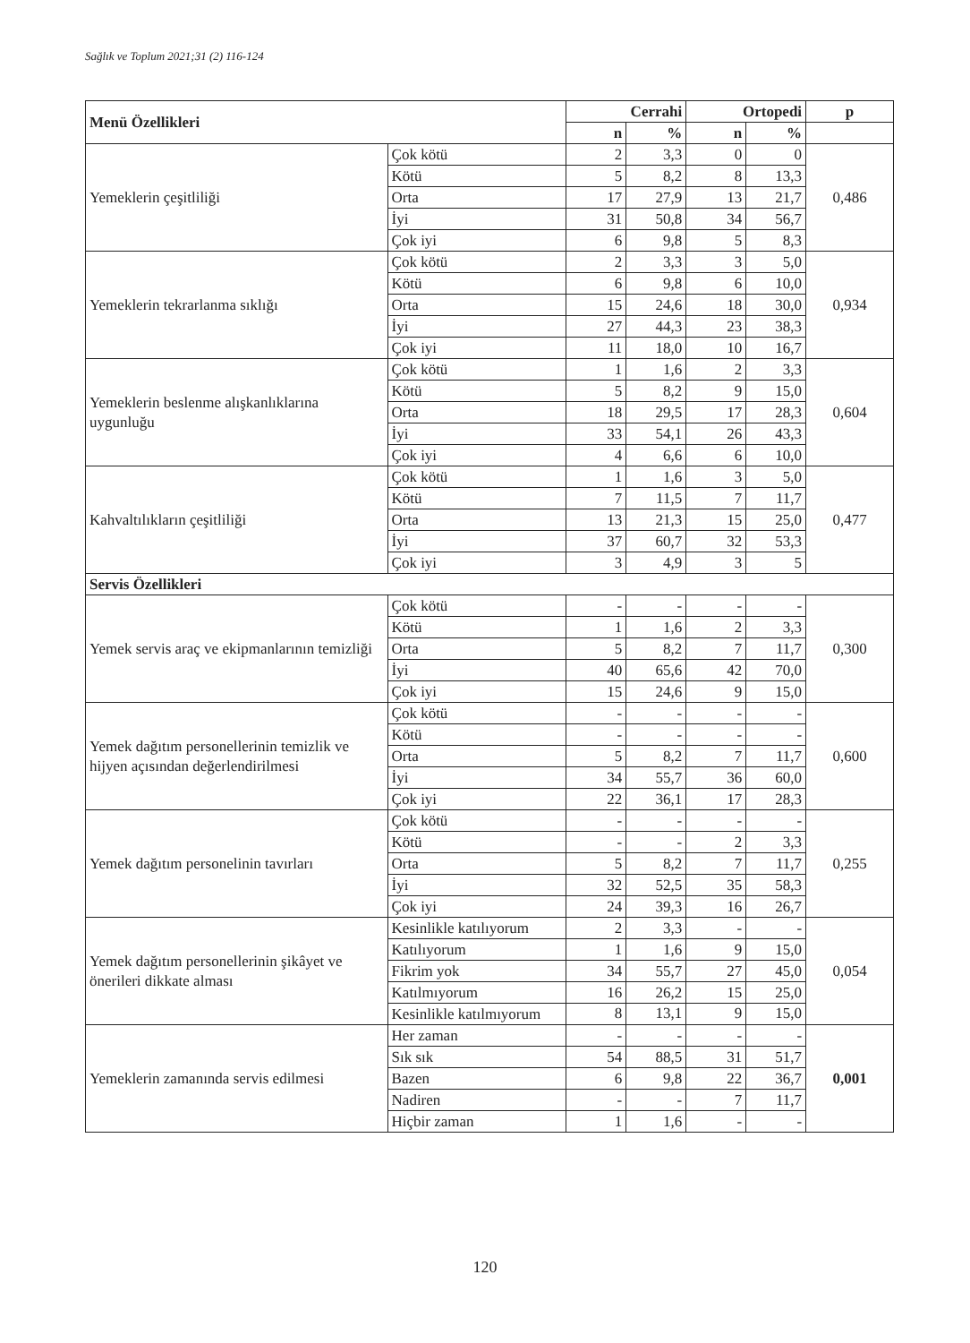Sağlık ve Toplum 2021;31 (2) 116-124
| Menü Özellikleri | | Cerrahi | | Ortopedi | | p |
| --- | --- | --- | --- | --- | --- | --- |
| | | n | % | n | % | |
| Yemeklerin çeşitliliği | Çok kötü | 2 | 3,3 | 0 | 0 | 0,486 |
| | Kötü | 5 | 8,2 | 8 | 13,3 | |
| | Orta | 17 | 27,9 | 13 | 21,7 | |
| | İyi | 31 | 50,8 | 34 | 56,7 | |
| | Çok iyi | 6 | 9,8 | 5 | 8,3 | |
| Yemeklerin tekrarlanma sıklığı | Çok kötü | 2 | 3,3 | 3 | 5,0 | 0,934 |
| | Kötü | 6 | 9,8 | 6 | 10,0 | |
| | Orta | 15 | 24,6 | 18 | 30,0 | |
| | İyi | 27 | 44,3 | 23 | 38,3 | |
| | Çok iyi | 11 | 18,0 | 10 | 16,7 | |
| Yemeklerin beslenme alışkanlıklarına uygunluğu | Çok kötü | 1 | 1,6 | 2 | 3,3 | 0,604 |
| | Kötü | 5 | 8,2 | 9 | 15,0 | |
| | Orta | 18 | 29,5 | 17 | 28,3 | |
| | İyi | 33 | 54,1 | 26 | 43,3 | |
| | Çok iyi | 4 | 6,6 | 6 | 10,0 | |
| Kahvaltılıkların çeşitliliği | Çok kötü | 1 | 1,6 | 3 | 5,0 | 0,477 |
| | Kötü | 7 | 11,5 | 7 | 11,7 | |
| | Orta | 13 | 21,3 | 15 | 25,0 | |
| | İyi | 37 | 60,7 | 32 | 53,3 | |
| | Çok iyi | 3 | 4,9 | 3 | 5 | |
| Servis Özellikleri | | | | | | |
| Yemek servis araç ve ekipmanlarının temizliği | Çok kötü | - | - | - | - | 0,300 |
| | Kötü | 1 | 1,6 | 2 | 3,3 | |
| | Orta | 5 | 8,2 | 7 | 11,7 | |
| | İyi | 40 | 65,6 | 42 | 70,0 | |
| | Çok iyi | 15 | 24,6 | 9 | 15,0 | |
| Yemek dağıtım personellerinin temizlik ve hijyen açısından değerlendirilmesi | Çok kötü | - | - | - | - | 0,600 |
| | Kötü | - | - | - | - | |
| | Orta | 5 | 8,2 | 7 | 11,7 | |
| | İyi | 34 | 55,7 | 36 | 60,0 | |
| | Çok iyi | 22 | 36,1 | 17 | 28,3 | |
| Yemek dağıtım personelinin tavırları | Çok kötü | - | - | - | - | 0,255 |
| | Kötü | - | - | 2 | 3,3 | |
| | Orta | 5 | 8,2 | 7 | 11,7 | |
| | İyi | 32 | 52,5 | 35 | 58,3 | |
| | Çok iyi | 24 | 39,3 | 16 | 26,7 | |
| Yemek dağıtım personellerinin şikâyet ve önerileri dikkate alması | Kesinlikle katılıyorum | 2 | 3,3 | - | - | 0,054 |
| | Katılıyorum | 1 | 1,6 | 9 | 15,0 | |
| | Fikrim yok | 34 | 55,7 | 27 | 45,0 | |
| | Katılmıyorum | 16 | 26,2 | 15 | 25,0 | |
| | Kesinlikle katılmıyorum | 8 | 13,1 | 9 | 15,0 | |
| Yemeklerin zamanında servis edilmesi | Her zaman | - | - | - | - | 0,001 |
| | Sık sık | 54 | 88,5 | 31 | 51,7 | |
| | Bazen | 6 | 9,8 | 22 | 36,7 | |
| | Nadiren | - | - | 7 | 11,7 | |
| | Hiçbir zaman | 1 | 1,6 | - | - | |
120